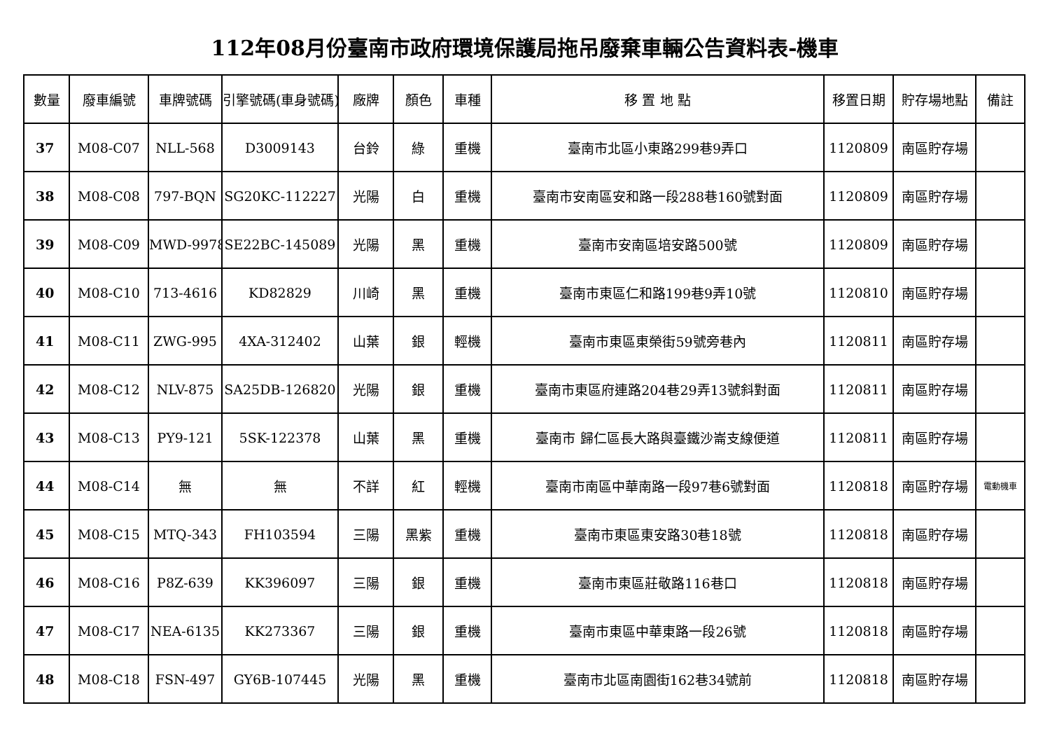112年08月份臺南市政府環境保護局拖吊廢棄車輛公告資料表-機車
| 數量 | 廢車編號 | 車牌號碼 | 引擎號碼(車身號碼) | 廠牌 | 顏色 | 車種 | 移 置 地 點 | 移置日期 | 貯存場地點 | 備註 |
| --- | --- | --- | --- | --- | --- | --- | --- | --- | --- | --- |
| 37 | M08-C07 | NLL-568 | D3009143 | 台鈴 | 綠 | 重機 | 臺南市北區小東路299巷9弄口 | 1120809 | 南區貯存場 | |
| 38 | M08-C08 | 797-BQN | SG20KC-112227 | 光陽 | 白 | 重機 | 臺南市安南區安和路一段288巷160號對面 | 1120809 | 南區貯存場 | |
| 39 | M08-C09 | MWD-9978 | SE22BC-145089 | 光陽 | 黑 | 重機 | 臺南市安南區培安路500號 | 1120809 | 南區貯存場 | |
| 40 | M08-C10 | 713-4616 | KD82829 | 川崎 | 黑 | 重機 | 臺南市東區仁和路199巷9弄10號 | 1120810 | 南區貯存場 | |
| 41 | M08-C11 | ZWG-995 | 4XA-312402 | 山葉 | 銀 | 輕機 | 臺南市東區東榮街59號旁巷內 | 1120811 | 南區貯存場 | |
| 42 | M08-C12 | NLV-875 | SA25DB-126820 | 光陽 | 銀 | 重機 | 臺南市東區府連路204巷29弄13號斜對面 | 1120811 | 南區貯存場 | |
| 43 | M08-C13 | PY9-121 | 5SK-122378 | 山葉 | 黑 | 重機 | 臺南市 歸仁區長大路與臺鐵沙崙支線便道 | 1120811 | 南區貯存場 | |
| 44 | M08-C14 | 無 | 無 | 不詳 | 紅 | 輕機 | 臺南市南區中華南路一段97巷6號對面 | 1120818 | 南區貯存場 | 電動機車 |
| 45 | M08-C15 | MTQ-343 | FH103594 | 三陽 | 黑紫 | 重機 | 臺南市東區東安路30巷18號 | 1120818 | 南區貯存場 | |
| 46 | M08-C16 | P8Z-639 | KK396097 | 三陽 | 銀 | 重機 | 臺南市東區莊敬路116巷口 | 1120818 | 南區貯存場 | |
| 47 | M08-C17 | NEA-6135 | KK273367 | 三陽 | 銀 | 重機 | 臺南市東區中華東路一段26號 | 1120818 | 南區貯存場 | |
| 48 | M08-C18 | FSN-497 | GY6B-107445 | 光陽 | 黑 | 重機 | 臺南市北區南園街162巷34號前 | 1120818 | 南區貯存場 | |